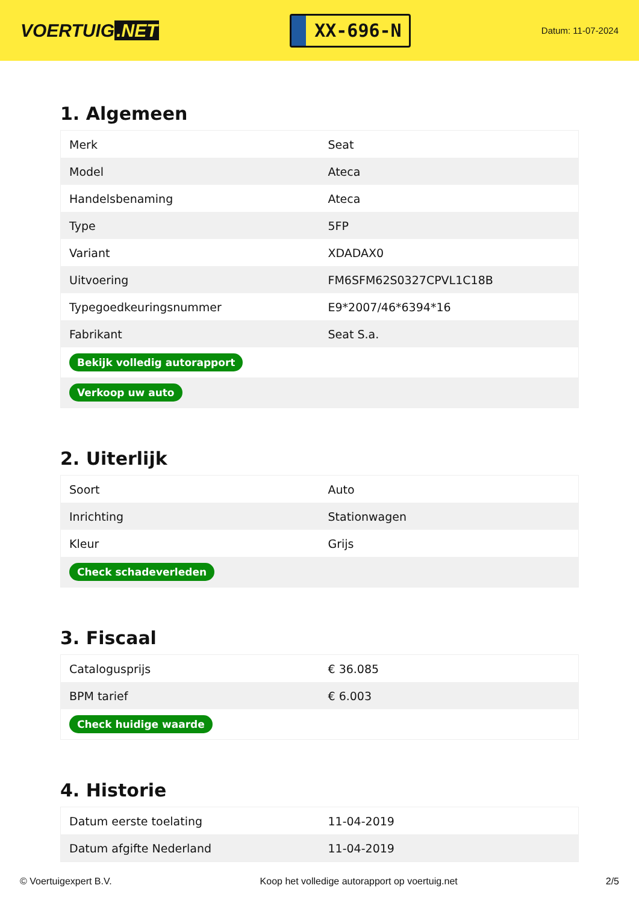VOERTUIG.NET
XX-696-N
Datum: 11-07-2024
1. Algemeen
| Merk | Seat |
| Model | Ateca |
| Handelsbenaming | Ateca |
| Type | 5FP |
| Variant | XDADAX0 |
| Uitvoering | FM6SFM62S0327CPVL1C18B |
| Typegoedkeuringsnummer | E9*2007/46*6394*16 |
| Fabrikant | Seat S.a. |
| Bekijk volledig autorapport | |
| Verkoop uw auto | |
2. Uiterlijk
| Soort | Auto |
| Inrichting | Stationwagen |
| Kleur | Grijs |
| Check schadeverleden | |
3. Fiscaal
| Catalogusprijs | € 36.085 |
| BPM tarief | € 6.003 |
| Check huidige waarde | |
4. Historie
| Datum eerste toelating | 11-04-2019 |
| Datum afgifte Nederland | 11-04-2019 |
© Voertuigexpert B.V. Koop het volledige autorapport op voertuig.net 2/5